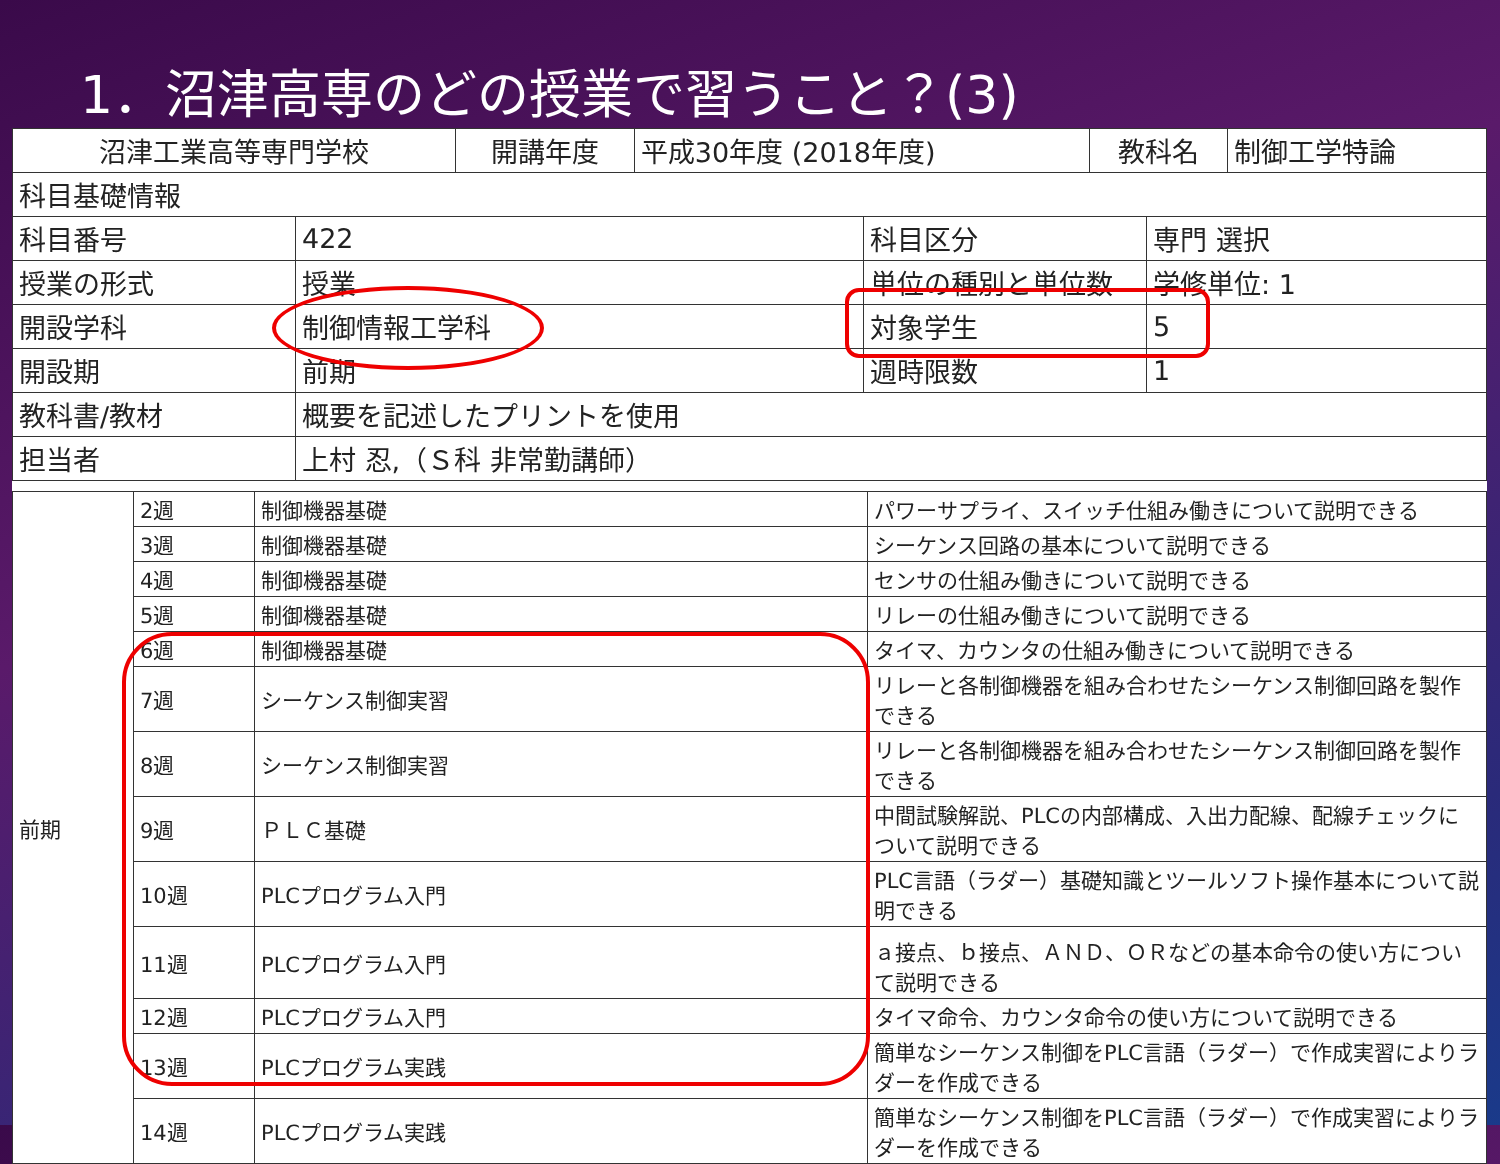1．沼津高専のどの授業で習うこと？(3)
| 沼津工業高等専門学校 | 開講年度 | 平成30年度 (2018年度) | 教科名 | 制御工学特論 |
| 科目基礎情報 | | | | |
| 科目番号 | 422 | 科目区分 | 専門 選択 |
| 授業の形式 | 授業 | 単位の種別と単位数 | 学修単位: 1 |
| 開設学科 | 制御情報工学科 | 対象学生 | 5 |
| 開設期 | 前期 | 週時限数 | 1 |
| 教科書/教材 | 概要を記述したプリントを使用 | | |
| 担当者 | 上村 忍,（Ｓ科 非常勤講師） | | |
| 前期 | 2週 | 制御機器基礎 | パワーサプライ、スイッチ仕組み働きについて説明できる |
| | 3週 | 制御機器基礎 | シーケンス回路の基本について説明できる |
| | 4週 | 制御機器基礎 | センサの仕組み働きについて説明できる |
| | 5週 | 制御機器基礎 | リレーの仕組み働きについて説明できる |
| | 6週 | 制御機器基礎 | タイマ、カウンタの仕組み働きについて説明できる |
| | 7週 | シーケンス制御実習 | リレーと各制御機器を組み合わせたシーケンス制御回路を製作できる |
| | 8週 | シーケンス制御実習 | リレーと各制御機器を組み合わせたシーケンス制御回路を製作できる |
| | 9週 | ＰＬＣ基礎 | 中間試験解説、PLCの内部構成、入出力配線、配線チェックについて説明できる |
| | 10週 | PLCプログラム入門 | PLC言語（ラダー）基礎知識とツールソフト操作基本について説明できる |
| | 11週 | PLCプログラム入門 | ａ接点、ｂ接点、ＡＮＤ、ＯＲなどの基本命令の使い方について説明できる |
| | 12週 | PLCプログラム入門 | タイマ命令、カウンタ命令の使い方について説明できる |
| | 13週 | PLCプログラム実践 | 簡単なシーケンス制御をPLC言語（ラダー）で作成実習によりラダーを作成できる |
| | 14週 | PLCプログラム実践 | 簡単なシーケンス制御をPLC言語（ラダー）で作成実習によりラダーを作成できる |